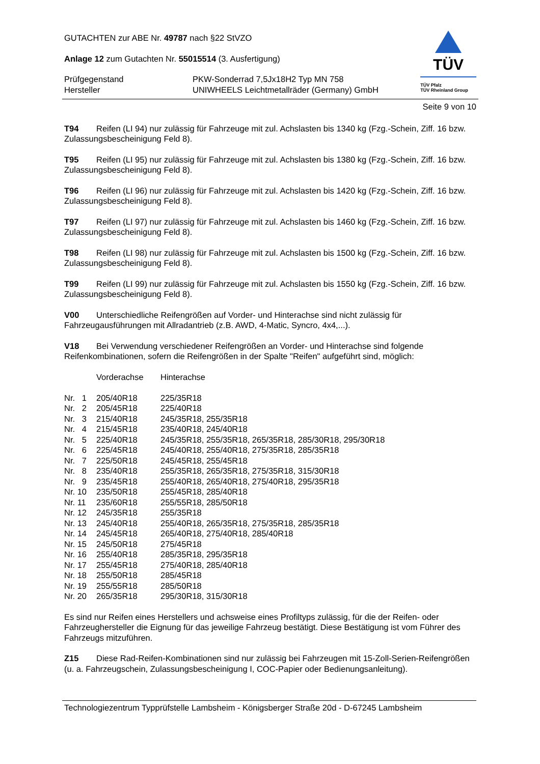GUTACHTEN zur ABE Nr. 49787 nach §22 StVZO
Anlage 12 zum Gutachten Nr. 55015514 (3. Ausfertigung)
| Prüfgegenstand Hersteller | PKW-Sonderrad 7,5Jx18H2 Typ MN 758 UNIWHEELS Leichtmetallräder (Germany) GmbH |
TÜV
TÜV Pfalz
TÜV Rheinland Group
Seite 9 von 10
T94 Reifen (LI 94) nur zulässig für Fahrzeuge mit zul. Achslasten bis 1340 kg (Fzg.-Schein, Ziff. 16 bzw. Zulassungsbescheinigung Feld 8).
T95 Reifen (LI 95) nur zulässig für Fahrzeuge mit zul. Achslasten bis 1380 kg (Fzg.-Schein, Ziff. 16 bzw. Zulassungsbescheinigung Feld 8).
T96 Reifen (LI 96) nur zulässig für Fahrzeuge mit zul. Achslasten bis 1420 kg (Fzg.-Schein, Ziff. 16 bzw. Zulassungsbescheinigung Feld 8).
T97 Reifen (LI 97) nur zulässig für Fahrzeuge mit zul. Achslasten bis 1460 kg (Fzg.-Schein, Ziff. 16 bzw. Zulassungsbescheinigung Feld 8).
T98 Reifen (LI 98) nur zulässig für Fahrzeuge mit zul. Achslasten bis 1500 kg (Fzg.-Schein, Ziff. 16 bzw. Zulassungsbescheinigung Feld 8).
T99 Reifen (LI 99) nur zulässig für Fahrzeuge mit zul. Achslasten bis 1550 kg (Fzg.-Schein, Ziff. 16 bzw. Zulassungsbescheinigung Feld 8).
V00 Unterschiedliche Reifengrößen auf Vorder- und Hinterachse sind nicht zulässig für Fahrzeugausführungen mit Allradantrieb (z.B. AWD, 4-Matic, Syncro, 4x4,...).
V18 Bei Verwendung verschiedener Reifengrößen an Vorder- und Hinterachse sind folgende Reifenkombinationen, sofern die Reifengrößen in der Spalte "Reifen" aufgeführt sind, möglich:
| | Vorderachse | Hinterachse |
| Nr. 1 | 205/40R18 | 225/35R18 |
| Nr. 2 | 205/45R18 | 225/40R18 |
| Nr. 3 | 215/40R18 | 245/35R18, 255/35R18 |
| Nr. 4 | 215/45R18 | 235/40R18, 245/40R18 |
| Nr. 5 | 225/40R18 | 245/35R18, 255/35R18, 265/35R18, 285/30R18, 295/30R18 |
| Nr. 6 | 225/45R18 | 245/40R18, 255/40R18, 275/35R18, 285/35R18 |
| Nr. 7 | 225/50R18 | 245/45R18, 255/45R18 |
| Nr. 8 | 235/40R18 | 255/35R18, 265/35R18, 275/35R18, 315/30R18 |
| Nr. 9 | 235/45R18 | 255/40R18, 265/40R18, 275/40R18, 295/35R18 |
| Nr. 10 | 235/50R18 | 255/45R18, 285/40R18 |
| Nr. 11 | 235/60R18 | 255/55R18, 285/50R18 |
| Nr. 12 | 245/35R18 | 255/35R18 |
| Nr. 13 | 245/40R18 | 255/40R18, 265/35R18, 275/35R18, 285/35R18 |
| Nr. 14 | 245/45R18 | 265/40R18, 275/40R18, 285/40R18 |
| Nr. 15 | 245/50R18 | 275/45R18 |
| Nr. 16 | 255/40R18 | 285/35R18, 295/35R18 |
| Nr. 17 | 255/45R18 | 275/40R18, 285/40R18 |
| Nr. 18 | 255/50R18 | 285/45R18 |
| Nr. 19 | 255/55R18 | 285/50R18 |
| Nr. 20 | 265/35R18 | 295/30R18, 315/30R18 |
Es sind nur Reifen eines Herstellers und achsweise eines Profiltyps zulässig, für die der Reifen- oder Fahrzeughersteller die Eignung für das jeweilige Fahrzeug bestätigt. Diese Bestätigung ist vom Führer des Fahrzeugs mitzuführen.
Z15 Diese Rad-Reifen-Kombinationen sind nur zulässig bei Fahrzeugen mit 15-Zoll-Serien-Reifengrößen (u. a. Fahrzeugschein, Zulassungsbescheinigung I, COC-Papier oder Bedienungsanleitung).
Technologiezentrum Typprüfstelle Lambsheim - Königsberger Straße 20d - D-67245 Lambsheim